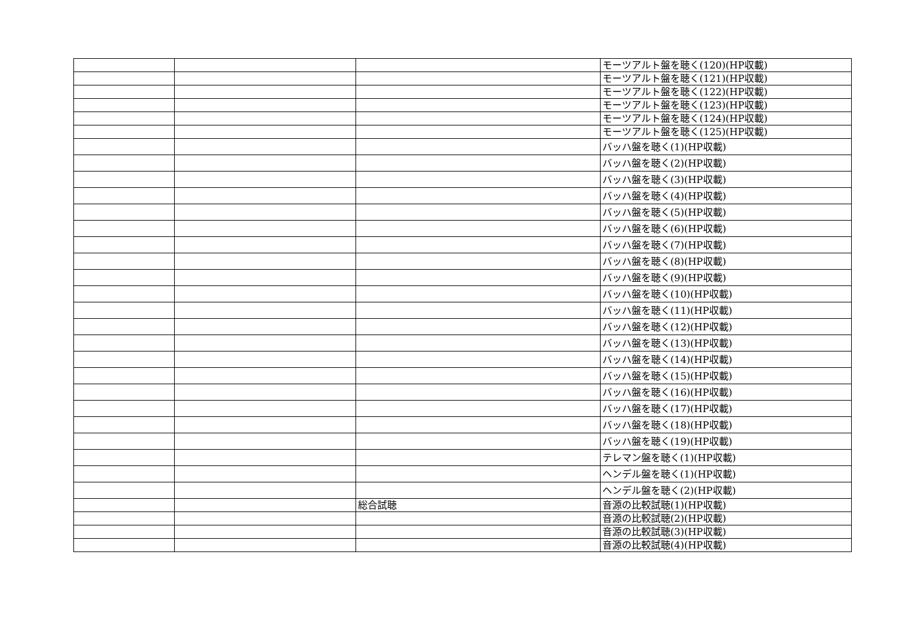| | | | モーツアルト盤を聴く(120)(HP収載) |
| | | | モーツアルト盤を聴く(121)(HP収載) |
| | | | モーツアルト盤を聴く(122)(HP収載) |
| | | | モーツアルト盤を聴く(123)(HP収載) |
| | | | モーツアルト盤を聴く(124)(HP収載) |
| | | | モーツアルト盤を聴く(125)(HP収載) |
| | | | バッハ盤を聴く(1)(HP収載) |
| | | | バッハ盤を聴く(2)(HP収載) |
| | | | バッハ盤を聴く(3)(HP収載) |
| | | | バッハ盤を聴く(4)(HP収載) |
| | | | バッハ盤を聴く(5)(HP収載) |
| | | | バッハ盤を聴く(6)(HP収載) |
| | | | バッハ盤を聴く(7)(HP収載) |
| | | | バッハ盤を聴く(8)(HP収載) |
| | | | バッハ盤を聴く(9)(HP収載) |
| | | | バッハ盤を聴く(10)(HP収載) |
| | | | バッハ盤を聴く(11)(HP収載) |
| | | | バッハ盤を聴く(12)(HP収載) |
| | | | バッハ盤を聴く(13)(HP収載) |
| | | | バッハ盤を聴く(14)(HP収載) |
| | | | バッハ盤を聴く(15)(HP収載) |
| | | | バッハ盤を聴く(16)(HP収載) |
| | | | バッハ盤を聴く(17)(HP収載) |
| | | | バッハ盤を聴く(18)(HP収載) |
| | | | バッハ盤を聴く(19)(HP収載) |
| | | | テレマン盤を聴く(1)(HP収載) |
| | | | ヘンデル盤を聴く(1)(HP収載) |
| | | | ヘンデル盤を聴く(2)(HP収載) |
| | | 総合試聴 | 音源の比較試聴(1)(HP収載) |
| | | | 音源の比較試聴(2)(HP収載) |
| | | | 音源の比較試聴(3)(HP収載) |
| | | | 音源の比較試聴(4)(HP収載) |